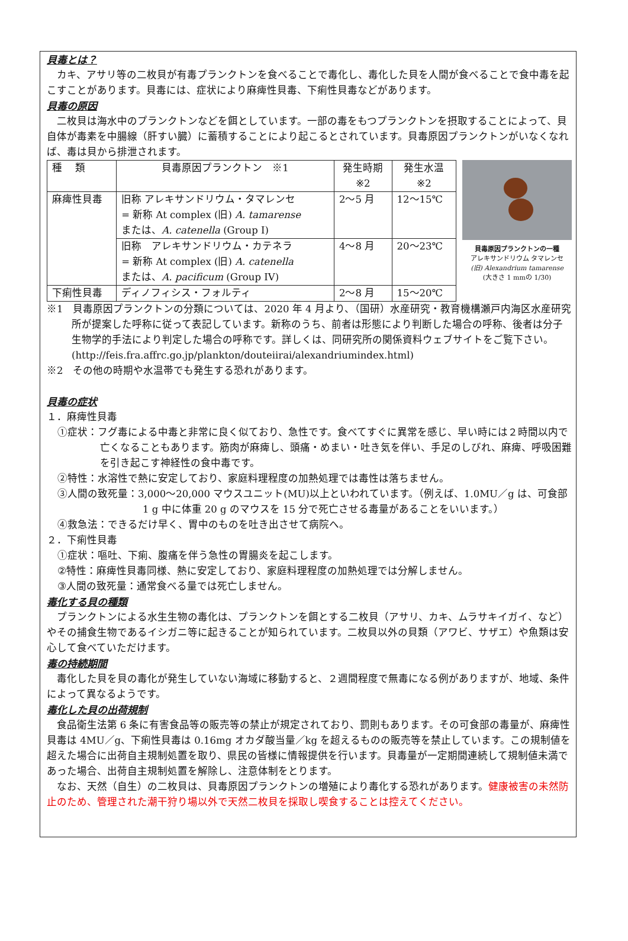貝毒とは？
カキ、アサリ等の二枚貝が有毒プランクトンを食べることで毒化し、毒化した貝を人間が食べることで食中毒を起こすことがあります。貝毒には、症状により麻痺性貝毒、下痢性貝毒などがあります。
貝毒の原因
二枚貝は海水中のプランクトンなどを餌としています。一部の毒をもつプランクトンを摂取することによって、貝自体が毒素を中腸線（肝すい臓）に蓄積することにより起こるとされています。貝毒原因プランクトンがいなくなれば、毒は貝から排泄されます。
| 種 類 | 貝毒原因プランクトン ※1 | 発生時期 ※2 | 発生水温 ※2 |
| 麻痺性貝毒 | 旧称 アレキサンドリウム・タマレンセ = 新称 At complex (旧) A. tamarense または、 A. catenella (Group I) | 2～5 月 | 12～15℃ |
| | 旧称 アレキサンドリウム・カテネラ = 新称 At complex (旧) A. catenella または、 A. pacificum (Group IV) | 4～8 月 | 20～23℃ |
| 下痢性貝毒 | ディノフィシス・フォルティ | 2～8 月 | 15～20℃ |
貝毒原因プランクトンの一種
アレキサンドリウム タマレンセ
(旧) Alexandrium tamarense
(大きさ 1 mmの 1/30)
※1　貝毒原因プランクトンの分類については、2020 年 4 月より、（国研）水産研究・教育機構瀬戸内海区水産研究所が提案した呼称に従って表記しています。新称のうち、前者は形態により判断した場合の呼称、後者は分子生物学的手法により判定した場合の呼称です。詳しくは、同研究所の関係資料ウェブサイトをご覧下さい。
(http://feis.fra.affrc.go.jp/plankton/douteiirai/alexandriumindex.html)
※2　その他の時期や水温帯でも発生する恐れがあります。
貝毒の症状
１．麻痺性貝毒
①症状：フグ毒による中毒と非常に良く似ており、急性です。食べてすぐに異常を感じ、早い時には２時間以内で亡くなることもあります。筋肉が麻痺し、頭痛・めまい・吐き気を伴い、手足のしびれ、麻痺、呼吸困難を引き起こす神経性の食中毒です。
②特性：水溶性で熱に安定しており、家庭料理程度の加熱処理では毒性は落ちません。
③人間の致死量：3,000～20,000 マウスユニット(MU)以上といわれています。（例えば、1.0MU／g は、可食部 1 g 中に体重 20 g のマウスを 15 分で死亡させる毒量があることをいいます。）
④救急法：できるだけ早く、胃中のものを吐き出させて病院へ。
２．下痢性貝毒
①症状：嘔吐、下痢、腹痛を伴う急性の胃腸炎を起こします。
②特性：麻痺性貝毒同様、熱に安定しており、家庭料理程度の加熱処理では分解しません。
③人間の致死量：通常食べる量では死亡しません。
毒化する貝の種類
プランクトンによる水生生物の毒化は、プランクトンを餌とする二枚貝（アサリ、カキ、ムラサキイガイ、など）やその捕食生物であるイシガニ等に起きることが知られています。二枚貝以外の貝類（アワビ、サザエ）や魚類は安心して食べていただけます。
毒の持続期間
毒化した貝を貝の毒化が発生していない海域に移動すると、２週間程度で無毒になる例がありますが、地域、条件によって異なるようです。
毒化した貝の出荷規制
食品衛生法第 6 条に有害食品等の販売等の禁止が規定されており、罰則もあります。その可食部の毒量が、麻痺性貝毒は 4MU／g、下痢性貝毒は 0.16mg オカダ酸当量／kg を超えるものの販売等を禁止しています。この規制値を超えた場合に出荷自主規制処置を取り、県民の皆様に情報提供を行います。貝毒量が一定期間連続して規制値未満であった場合、出荷自主規制処置を解除し、注意体制をとります。
なお、天然（自生）の二枚貝は、貝毒原因プランクトンの増殖により毒化する恐れがあります。健康被害の未然防止のため、管理された潮干狩り場以外で天然二枚貝を採取し喫食することは控えてください。